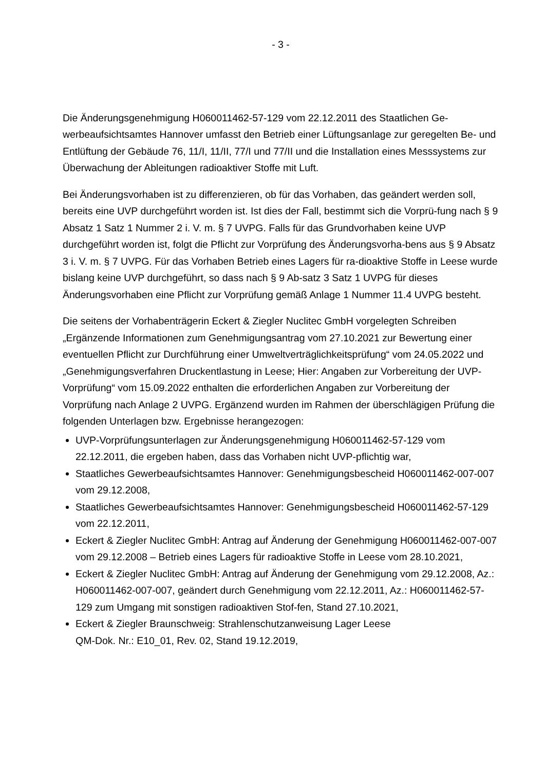- 3 -
Die Änderungsgenehmigung H060011462-57-129 vom 22.12.2011 des Staatlichen Ge-werbeaufsichtsamtes Hannover umfasst den Betrieb einer Lüftungsanlage zur geregelten Be- und Entlüftung der Gebäude 76, 11/I, 11/II, 77/I und 77/II und die Installation eines Messsystems zur Überwachung der Ableitungen radioaktiver Stoffe mit Luft.
Bei Änderungsvorhaben ist zu differenzieren, ob für das Vorhaben, das geändert werden soll, bereits eine UVP durchgeführt worden ist. Ist dies der Fall, bestimmt sich die Vorprü-fung nach § 9 Absatz 1 Satz 1 Nummer 2 i. V. m. § 7 UVPG. Falls für das Grundvorhaben keine UVP durchgeführt worden ist, folgt die Pflicht zur Vorprüfung des Änderungsvorha-bens aus § 9 Absatz 3 i. V. m. § 7 UVPG. Für das Vorhaben Betrieb eines Lagers für ra-dioaktive Stoffe in Leese wurde bislang keine UVP durchgeführt, so dass nach § 9 Ab-satz 3 Satz 1 UVPG für dieses Änderungsvorhaben eine Pflicht zur Vorprüfung gemäß Anlage 1 Nummer 11.4 UVPG besteht.
Die seitens der Vorhabenträgerin Eckert & Ziegler Nuclitec GmbH vorgelegten Schreiben „Ergänzende Informationen zum Genehmigungsantrag vom 27.10.2021 zur Bewertung einer eventuellen Pflicht zur Durchführung einer Umweltverträglichkeitsprüfung“ vom 24.05.2022 und „Genehmigungsverfahren Druckentlastung in Leese; Hier: Angaben zur Vorbereitung der UVP-Vorprüfung“ vom 15.09.2022 enthalten die erforderlichen Angaben zur Vorbereitung der Vorprüfung nach Anlage 2 UVPG. Ergänzend wurden im Rahmen der überschlägigen Prüfung die folgenden Unterlagen bzw. Ergebnisse herangezogen:
UVP-Vorprüfungsunterlagen zur Änderungsgenehmigung H060011462-57-129 vom 22.12.2011, die ergeben haben, dass das Vorhaben nicht UVP-pflichtig war,
Staatliches Gewerbeaufsichtsamtes Hannover: Genehmigungsbescheid H060011462-007-007 vom 29.12.2008,
Staatliches Gewerbeaufsichtsamtes Hannover: Genehmigungsbescheid H060011462-57-129 vom 22.12.2011,
Eckert & Ziegler Nuclitec GmbH: Antrag auf Änderung der Genehmigung H060011462-007-007 vom 29.12.2008 – Betrieb eines Lagers für radioaktive Stoffe in Leese vom 28.10.2021,
Eckert & Ziegler Nuclitec GmbH: Antrag auf Änderung der Genehmigung vom 29.12.2008, Az.: H060011462-007-007, geändert durch Genehmigung vom 22.12.2011, Az.: H060011462-57-129 zum Umgang mit sonstigen radioaktiven Stof-fen, Stand 27.10.2021,
Eckert & Ziegler Braunschweig: Strahlenschutzanweisung Lager Leese
QM-Dok. Nr.: E10_01, Rev. 02, Stand 19.12.2019,